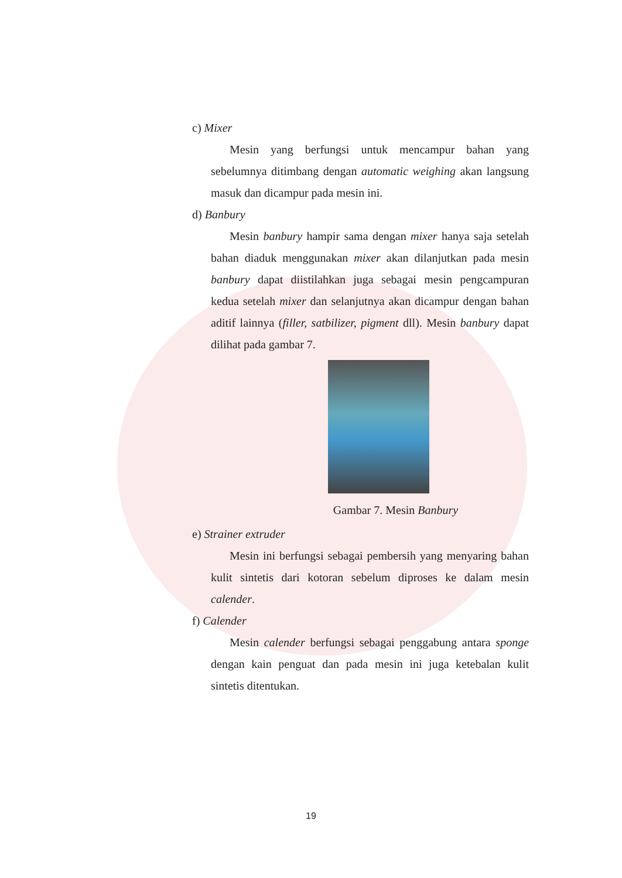c) Mixer
Mesin yang berfungsi untuk mencampur bahan yang sebelumnya ditimbang dengan automatic weighing akan langsung masuk dan dicampur pada mesin ini.
d) Banbury
Mesin banbury hampir sama dengan mixer hanya saja setelah bahan diaduk menggunakan mixer akan dilanjutkan pada mesin banbury dapat diistilahkan juga sebagai mesin pengcampuran kedua setelah mixer dan selanjutnya akan dicampur dengan bahan aditif lainnya (filler, satbilizer, pigment dll). Mesin banbury dapat dilihat pada gambar 7.
Gambar 7. Mesin Banbury
e) Strainer extruder
Mesin ini berfungsi sebagai pembersih yang menyaring bahan kulit sintetis dari kotoran sebelum diproses ke dalam mesin calender.
f) Calender
Mesin calender berfungsi sebagai penggabung antara sponge dengan kain penguat dan pada mesin ini juga ketebalan kulit sintetis ditentukan.
19